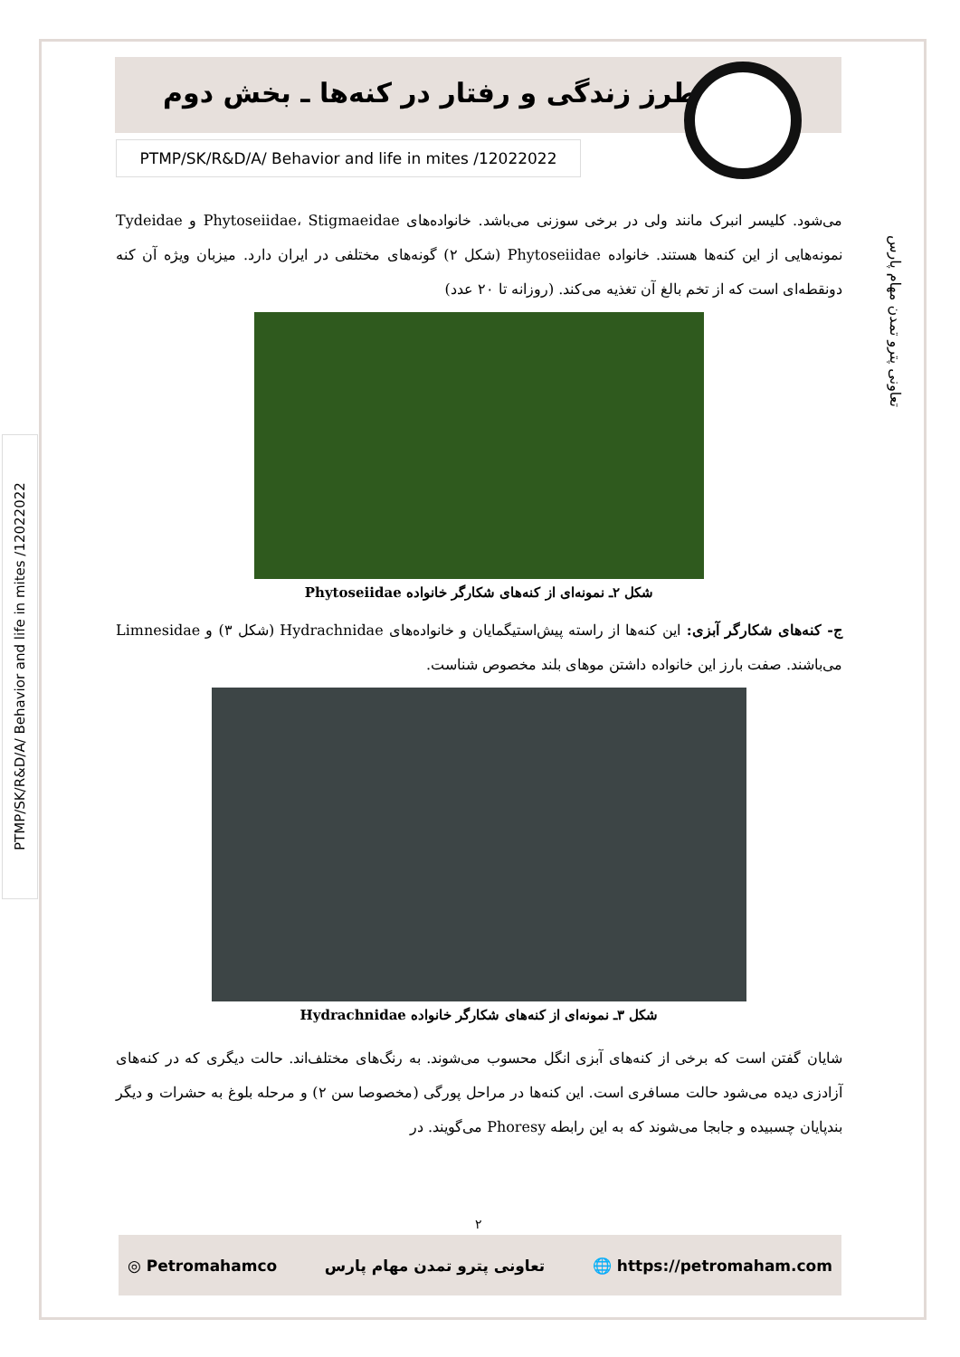طرز زندگی و رفتار در کنه‌ها ـ بخش دوم
PTMP/SK/R&D/A/ Behavior and life in mites /12022022
تعاونی پترو تمدن مهام پارس
PTMP/SK/R&D/A/ Behavior and life in mites /12022022
می‌شود. کلیسر انبرک مانند ولی در برخی سوزنی می‌باشد. خانواده‌های Phytoseiidae، Stigmaeidae و Tydeidae نمونه‌هایی از این کنه‌ها هستند. خانواده Phytoseiidae (شکل ۲) گونه‌های مختلفی در ایران دارد. میزبان ویژه آن کنه دونقطه‌ای است که از تخم بالغ آن تغذیه می‌کند. (روزانه تا ۲۰ عدد)
شکل ۲ـ نمونه‌ای از کنه‌های شکارگر خانواده Phytoseiidae
ج- کنه‌های شکارگر آبزی: این کنه‌ها از راسته پیش‌استیگمایان و خانواده‌های Hydrachnidae (شکل ۳) و Limnesidae می‌باشند. صفت بارز این خانواده داشتن موهای بلند مخصوص شناست.
شکل ۳ـ نمونه‌ای از کنه‌های شکارگر خانواده Hydrachnidae
شایان گفتن است که برخی از کنه‌های آبزی انگل محسوب می‌شوند. به رنگ‌های مختلف‌اند. حالت دیگری که در کنه‌های آزادزی دیده می‌شود حالت مسافری است. این کنه‌ها در مراحل پورگی (مخصوصا سن ۲) و مرحله بلوغ به حشرات و دیگر بندپایان چسبیده و جابجا می‌شوند که به این رابطه Phoresy می‌گویند. در
۲
◎ Petromahamco تعاونی پترو تمدن مهام پارس 🌐 https://petromaham.com